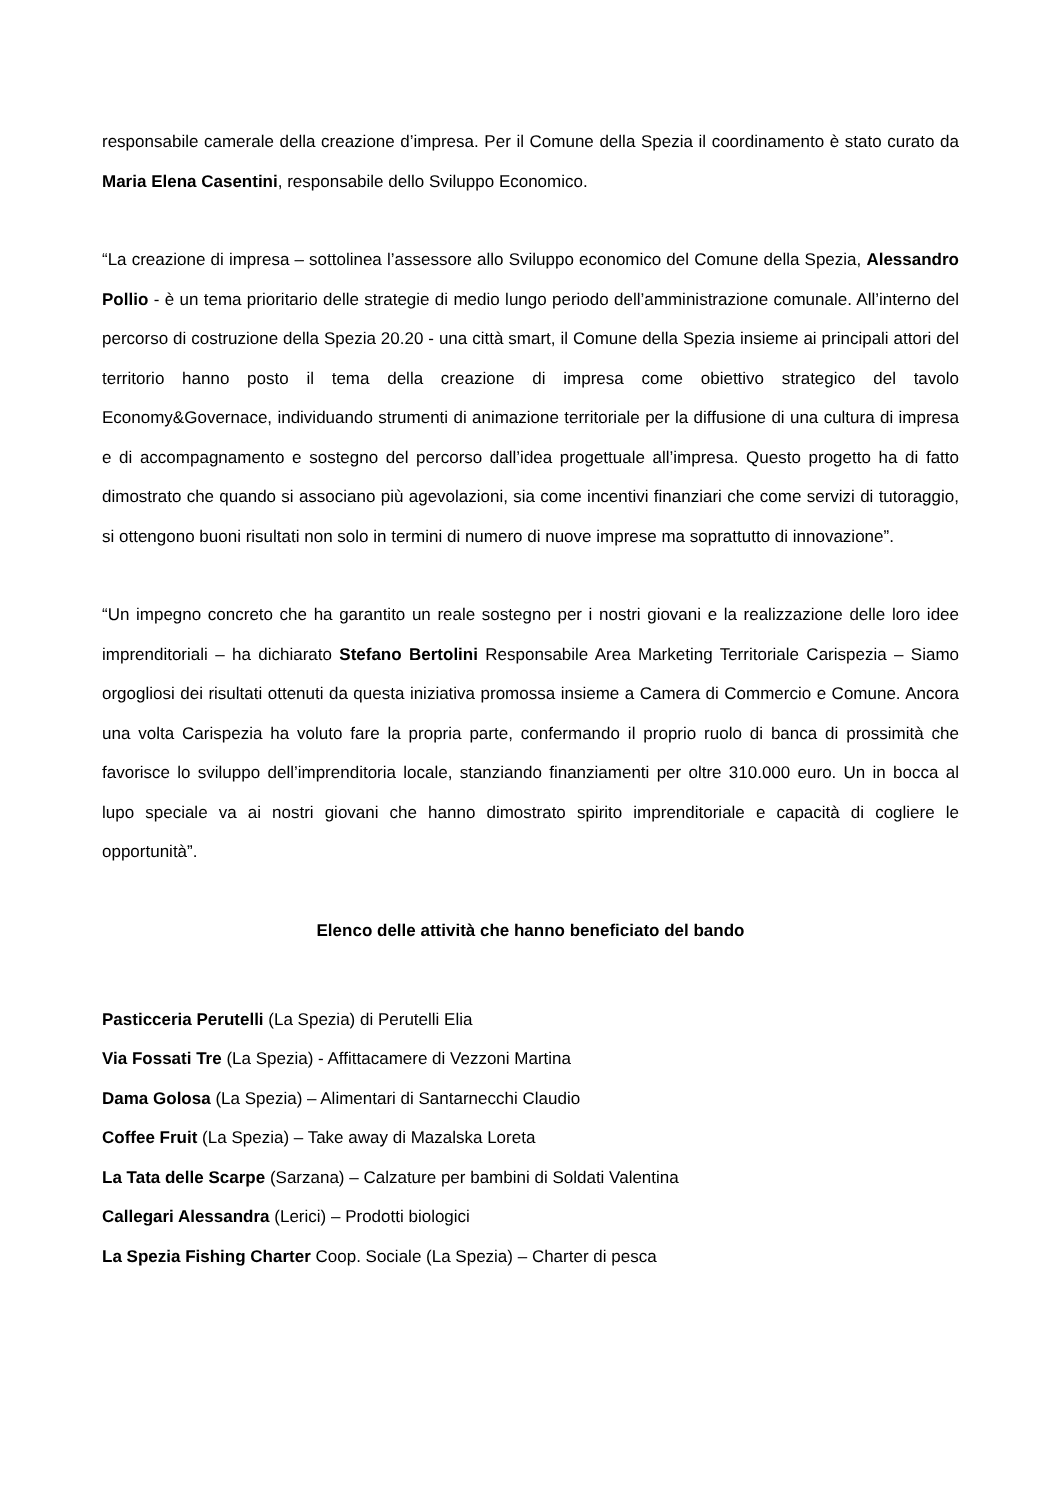responsabile camerale della creazione d’impresa. Per il Comune della Spezia il coordinamento è stato curato da Maria Elena Casentini, responsabile dello Sviluppo Economico.
“La creazione di impresa – sottolinea l’assessore allo Sviluppo economico del Comune della Spezia, Alessandro Pollio - è un tema prioritario delle strategie di medio lungo periodo dell’amministrazione comunale. All’interno del percorso di costruzione della Spezia 20.20 - una città smart, il Comune della Spezia insieme ai principali attori del territorio hanno posto il tema della creazione di impresa come obiettivo strategico del tavolo Economy&Governace, individuando strumenti di animazione territoriale per la diffusione di una cultura di impresa e di accompagnamento e sostegno del percorso dall’idea progettuale all’impresa. Questo progetto ha di fatto dimostrato che quando si associano più agevolazioni, sia come incentivi finanziari che come servizi di tutoraggio, si ottengono buoni risultati non solo in termini di numero di nuove imprese ma soprattutto di innovazione”.
“Un impegno concreto che ha garantito un reale sostegno per i nostri giovani e la realizzazione delle loro idee imprenditoriali – ha dichiarato Stefano Bertolini Responsabile Area Marketing Territoriale Carispezia – Siamo orgogliosi dei risultati ottenuti da questa iniziativa promossa insieme a Camera di Commercio e Comune. Ancora una volta Carispezia ha voluto fare la propria parte, confermando il proprio ruolo di banca di prossimità che favorisce lo sviluppo dell’imprenditoria locale, stanziando finanziamenti per oltre 310.000 euro. Un in bocca al lupo speciale va ai nostri giovani che hanno dimostrato spirito imprenditoriale e capacità di cogliere le opportunità”.
Elenco delle attività che hanno beneficiato del bando
Pasticceria Perutelli (La Spezia) di Perutelli Elia
Via Fossati Tre (La Spezia) - Affittacamere di Vezzoni Martina
Dama Golosa (La Spezia) – Alimentari di Santarnecchi Claudio
Coffee Fruit (La Spezia) – Take away di Mazalska Loreta
La Tata delle Scarpe (Sarzana) – Calzature per bambini di Soldati Valentina
Callegari Alessandra (Lerici) – Prodotti biologici
La Spezia Fishing Charter Coop. Sociale (La Spezia) – Charter di pesca